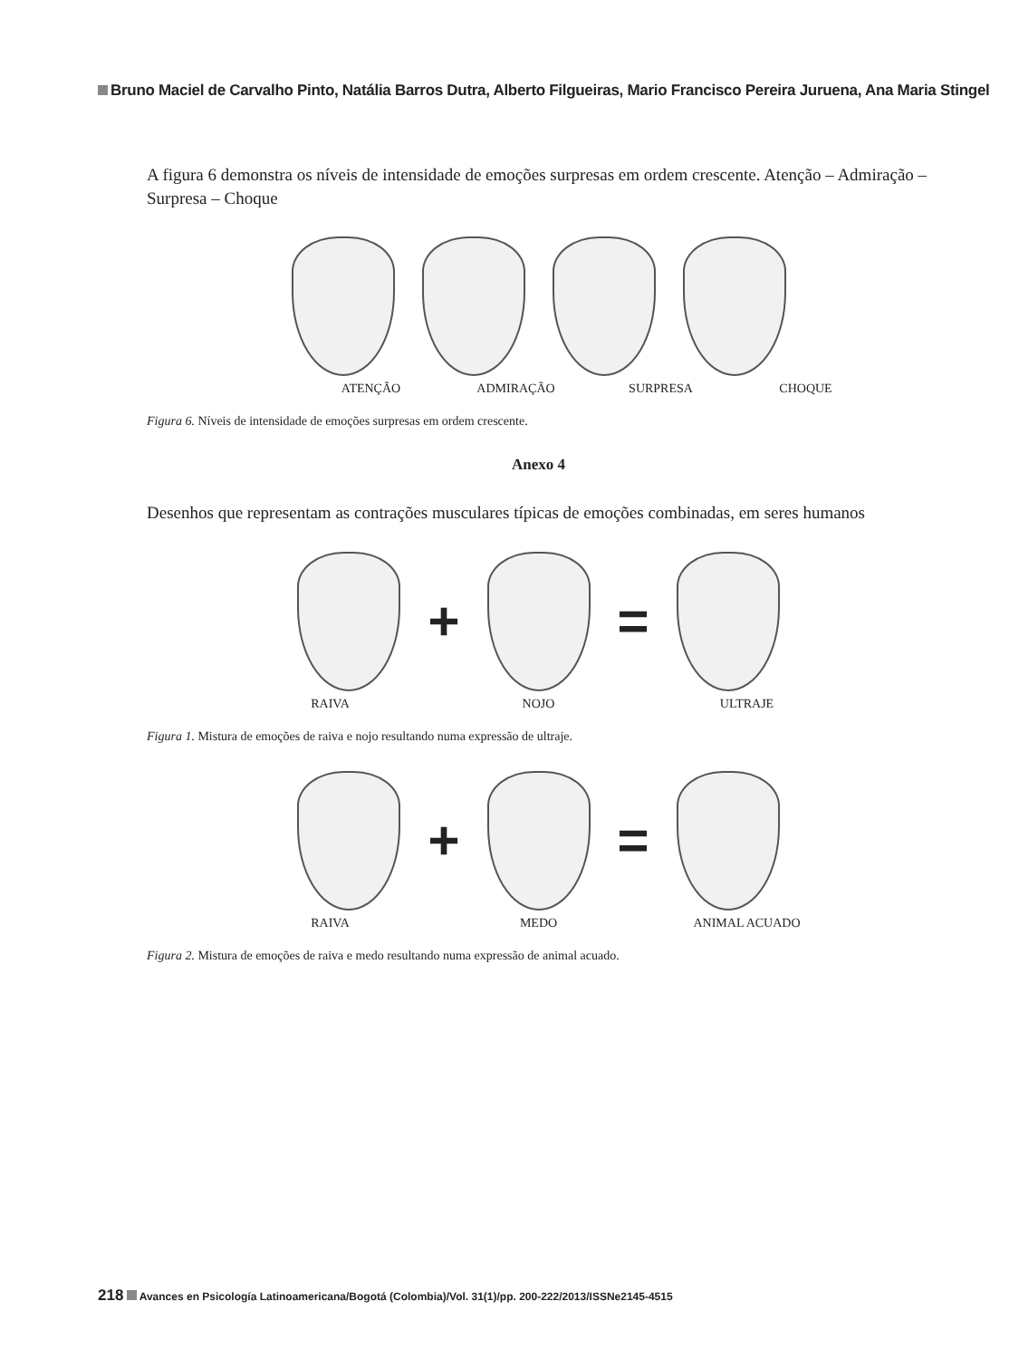Bruno Maciel de Carvalho Pinto, Natália Barros Dutra, Alberto Filgueiras, Mario Francisco Pereira Juruena, Ana Maria Stingel
A figura 6 demonstra os níveis de intensidade de emoções surpresas em ordem crescente. Atenção – Admiração – Surpresa – Choque
ATENÇÃO ADMIRAÇÃO SURPRESA CHOQUE
Figura 6. Níveis de intensidade de emoções surpresas em ordem crescente.
Anexo 4
Desenhos que representam as contrações musculares típicas de emoções combinadas, em seres humanos
+ =
RAIVA NOJO ULTRAJE
Figura 1. Mistura de emoções de raiva e nojo resultando numa expressão de ultraje.
+ =
RAIVA MEDO ANIMAL ACUADO
Figura 2. Mistura de emoções de raiva e medo resultando numa expressão de animal acuado.
218 Avances en Psicología Latinoamericana/Bogotá (Colombia)/Vol. 31(1)/pp. 200-222/2013/ISSNe2145-4515